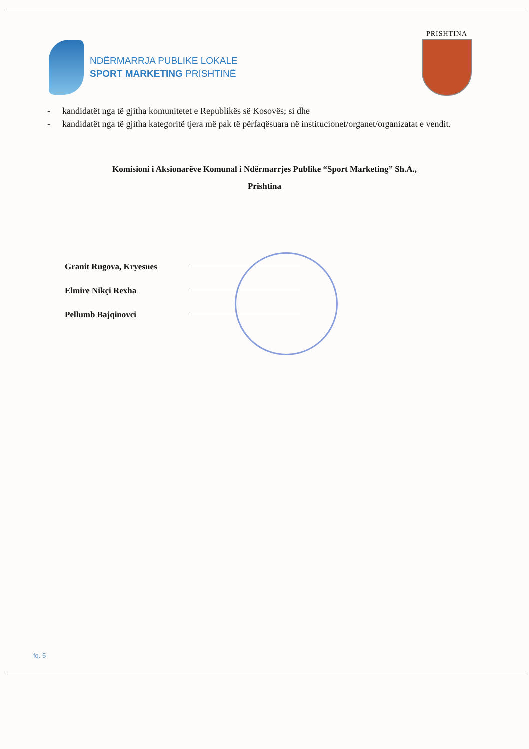NDËRMARRJA PUBLIKE LOKALE
SPORT MARKETING PRISHTINË
PRISHTINA
- kandidatët nga të gjitha komunitetet e Republikës së Kosovës; si dhe
- kandidatët nga të gjitha kategoritë tjera më pak të përfaqësuara në institucionet/organet/organizatat e vendit.
Komisioni i Aksionarëve Komunal i Ndërmarrjes Publike “Sport Marketing” Sh.A.,
Prishtina
Granit Rugova, Kryesues
Elmire Nikçi Rexha
Pellumb Bajqinovci
fq. 5